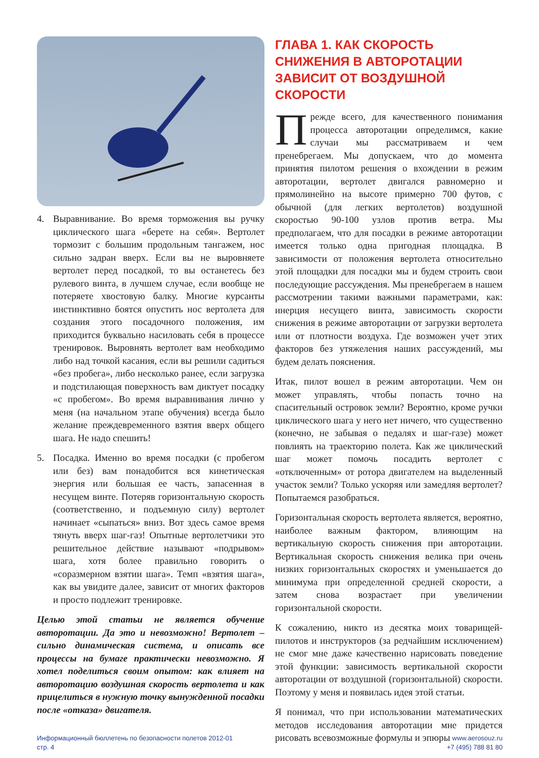4. Выравнивание. Во время торможения вы ручку циклического шага «берете на себя». Вертолет тормозит с большим продольным тангажем, нос сильно задран вверх. Если вы не выровняете вертолет перед посадкой, то вы останетесь без рулевого винта, в лучшем случае, если вообще не потеряете хвостовую балку. Многие курсанты инстинктивно боятся опустить нос вертолета для создания этого посадочного положения, им приходится буквально насиловать себя в процессе тренировок. Выровнять вертолет вам необходимо либо над точкой касания, если вы решили садиться «без пробега», либо несколько ранее, если загрузка и подстилающая поверхность вам диктует посадку «с пробегом». Во время выравнивания лично у меня (на начальном этапе обучения) всегда было желание преждевременного взятия вверх общего шага. Не надо спешить!
5. Посадка. Именно во время посадки (с пробегом или без) вам понадобится вся кинетическая энергия или большая ее часть, запасенная в несущем винте. Потеряв горизонтальную скорость (соответственно, и подъемную силу) вертолет начинает «сыпаться» вниз. Вот здесь самое время тянуть вверх шаг-газ! Опытные вертолетчики это решительное действие называют «подрывом» шага, хотя более правильно говорить о «соразмерном взятии шага». Темп «взятия шага», как вы увидите далее, зависит от многих факторов и просто подлежит тренировке.
Целью этой статьи не является обучение авторотации. Да это и невозможно! Вертолет – сильно динамическая система, и описать все процессы на бумаге практически невозможно. Я хотел поделиться своим опытом: как влияет на авторотацию воздушная скорость вертолета и как прицелиться в нужную точку вынужденной посадки после «отказа» двигателя.
ГЛАВА 1. КАК СКОРОСТЬ СНИЖЕНИЯ В АВТОРОТАЦИИ ЗАВИСИТ ОТ ВОЗДУШНОЙ СКОРОСТИ
Прежде всего, для качественного понимания процесса авторотации определимся, какие случаи мы рассматриваем и чем пренебрегаем. Мы допускаем, что до момента принятия пилотом решения о вхождении в режим авторотации, вертолет двигался равномерно и прямолинейно на высоте примерно 700 футов, с обычной (для легких вертолетов) воздушной скоростью 90-100 узлов против ветра. Мы предполагаем, что для посадки в режиме авторотации имеется только одна пригодная площадка. В зависимости от положения вертолета относительно этой площадки для посадки мы и будем строить свои последующие рассуждения. Мы пренебрегаем в нашем рассмотрении такими важными параметрами, как: инерция несущего винта, зависимость скорости снижения в режиме авторотации от загрузки вертолета или от плотности воздуха. Где возможен учет этих факторов без утяжеления наших рассуждений, мы будем делать пояснения.
Итак, пилот вошел в режим авторотации. Чем он может управлять, чтобы попасть точно на спасительный островок земли? Вероятно, кроме ручки циклического шага у него нет ничего, что существенно (конечно, не забывая о педалях и шаг-газе) может повлиять на траекторию полета. Как же циклический шаг может помочь посадить вертолет с «отключенным» от ротора двигателем на выделенный участок земли? Только ускоряя или замедляя вертолет? Попытаемся разобраться.
Горизонтальная скорость вертолета является, вероятно, наиболее важным фактором, влияющим на вертикальную скорость снижения при авторотации. Вертикальная скорость снижения велика при очень низких горизонтальных скоростях и уменьшается до минимума при определенной средней скорости, а затем снова возрастает при увеличении горизонтальной скорости.
К сожалению, никто из десятка моих товарищей-пилотов и инструкторов (за редчайшим исключением) не смог мне даже качественно нарисовать поведение этой функции: зависимость вертикальной скорости авторотации от воздушной (горизонтальной) скорости. Поэтому у меня и появилась идея этой статьи.
Я понимал, что при использовании математических методов исследования авторотации мне придется рисовать всевозможные формулы и эпюры
Информационный бюллетень по безопасности полетов 2012-01
стр. 4
www.aerosouz.ru
+7 (495) 788 81 80